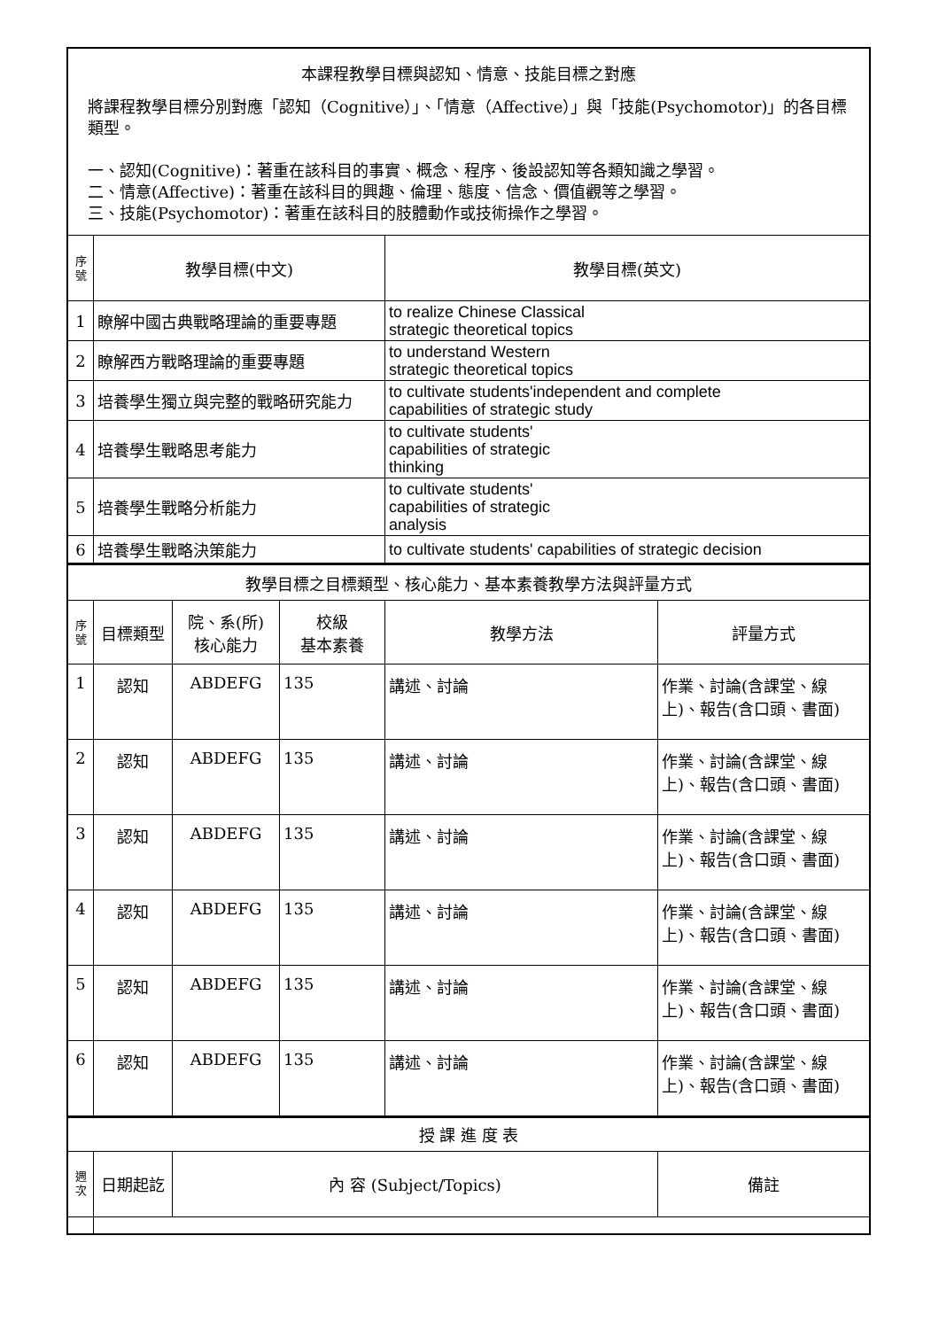| 本課程教學目標與認知、情意、技能目標之對應 將課程教學目標分別對應「認知（Cognitive）」、「情意（Affective）」與「技能(Psychomotor)」的各目標類型。 一、認知(Cognitive)：著重在該科目的事實、概念、程序、後設認知等各類知識之學習。 二、情意(Affective)：著重在該科目的興趣、倫理、態度、信念、價值觀等之學習。 三、技能(Psychomotor)：著重在該科目的肢體動作或技術操作之學習。 | | |
| 序 號 | 教學目標(中文) | 教學目標(英文) |
| 1 | 瞭解中國古典戰略理論的重要專題 | to realize Chinese Classical strategic theoretical topics |
| 2 | 瞭解西方戰略理論的重要專題 | to understand Western strategic theoretical topics |
| 3 | 培養學生獨立與完整的戰略研究能力 | to cultivate students'independent and complete capabilities of strategic study |
| 4 | 培養學生戰略思考能力 | to cultivate students' capabilities of strategic thinking |
| 5 | 培養學生戰略分析能力 | to cultivate students' capabilities of strategic analysis |
| 6 | 培養學生戰略決策能力 | to cultivate students' capabilities of strategic decision |
| 教學目標之目標類型、核心能力、基本素養教學方法與評量方式 | | | | | |
| 序 號 | 目標類型 | 院、系(所) 核心能力 | 校級 基本素養 | 教學方法 | 評量方式 |
| 1 | 認知 | ABDEFG | 135 | 講述、討論 | 作業、討論(含課堂、線上)、報告(含口頭、書面) |
| 2 | 認知 | ABDEFG | 135 | 講述、討論 | 作業、討論(含課堂、線上)、報告(含口頭、書面) |
| 3 | 認知 | ABDEFG | 135 | 講述、討論 | 作業、討論(含課堂、線上)、報告(含口頭、書面) |
| 4 | 認知 | ABDEFG | 135 | 講述、討論 | 作業、討論(含課堂、線上)、報告(含口頭、書面) |
| 5 | 認知 | ABDEFG | 135 | 講述、討論 | 作業、討論(含課堂、線上)、報告(含口頭、書面) |
| 6 | 認知 | ABDEFG | 135 | 講述、討論 | 作業、討論(含課堂、線上)、報告(含口頭、書面) |
| 授 課 進 度 表 | | | |
| 週 次 | 日期起訖 | 內 容 (Subject/Topics) | 備註 |